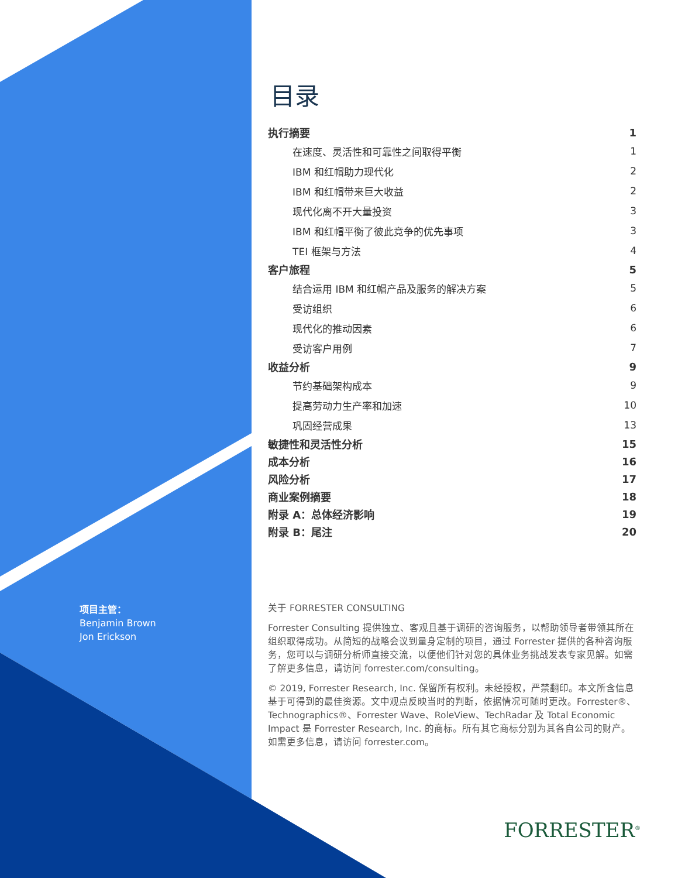项目主管：
Benjamin Brown
Jon Erickson
目录
执行摘要 1
在速度、灵活性和可靠性之间取得平衡 1
IBM 和红帽助力现代化 2
IBM 和红帽带来巨大收益 2
现代化离不开大量投资 3
IBM 和红帽平衡了彼此竞争的优先事项 3
TEI 框架与方法 4
客户旅程 5
结合运用 IBM 和红帽产品及服务的解决方案 5
受访组织 6
现代化的推动因素 6
受访客户用例 7
收益分析 9
节约基础架构成本 9
提高劳动力生产率和加速 10
巩固经营成果 13
敏捷性和灵活性分析 15
成本分析 16
风险分析 17
商业案例摘要 18
附录 A：总体经济影响 19
附录 B：尾注 20
关于 FORRESTER CONSULTING
Forrester Consulting 提供独立、客观且基于调研的咨询服务，以帮助领导者带领其所在组织取得成功。从简短的战略会议到量身定制的项目，通过 Forrester 提供的各种咨询服务，您可以与调研分析师直接交流，以便他们针对您的具体业务挑战发表专家见解。如需了解更多信息，请访问 forrester.com/consulting。
© 2019, Forrester Research, Inc. 保留所有权利。未经授权，严禁翻印。本文所含信息基于可得到的最佳资源。文中观点反映当时的判断，依据情况可随时更改。Forrester®、Technographics®、Forrester Wave、RoleView、TechRadar 及 Total Economic Impact 是 Forrester Research, Inc. 的商标。所有其它商标分别为其各自公司的财产。如需更多信息，请访问 forrester.com。
FORRESTER<sup>®</sup>